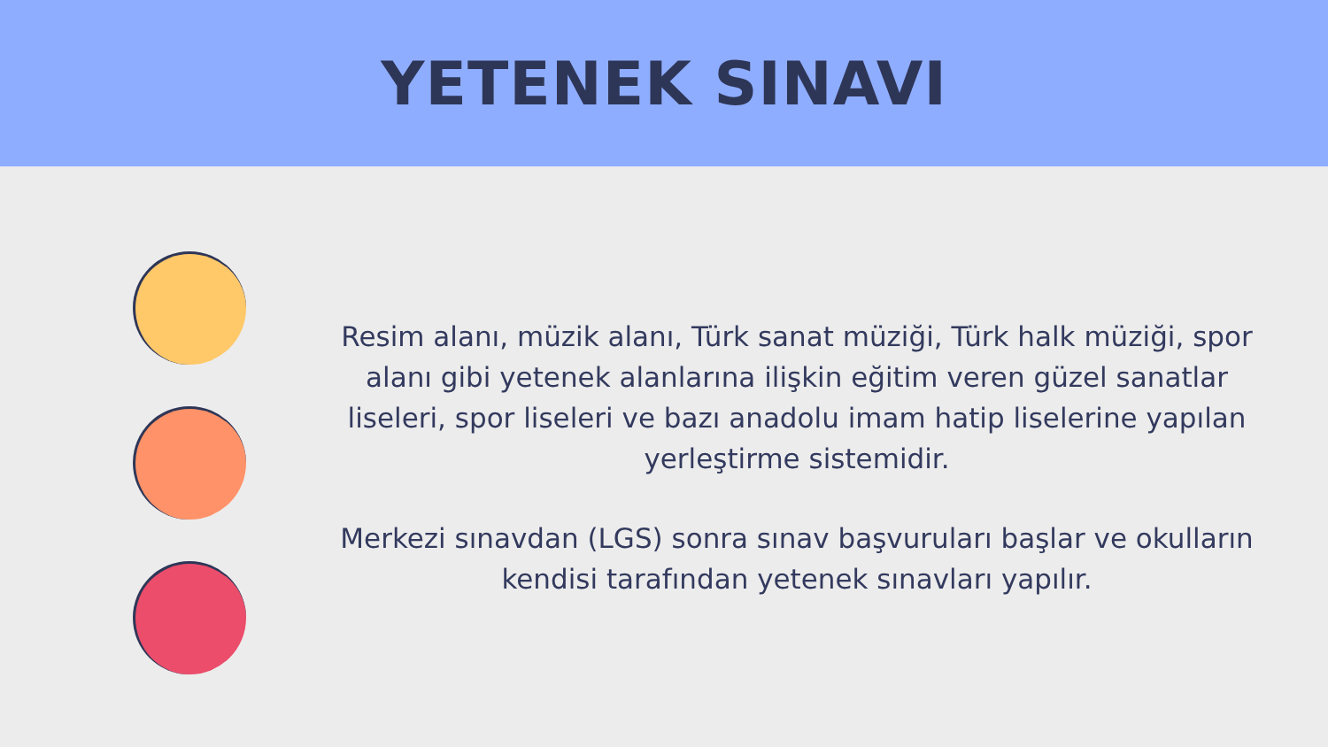YETENEK SINAVI
Resim alanı, müzik alanı, Türk sanat müziği, Türk halk müziği, spor alanı gibi yetenek alanlarına ilişkin eğitim veren güzel sanatlar liseleri, spor liseleri ve bazı anadolu imam hatip liselerine yapılan yerleştirme sistemidir.
Merkezi sınavdan (LGS) sonra sınav başvuruları başlar ve okulların kendisi tarafından yetenek sınavları yapılır.